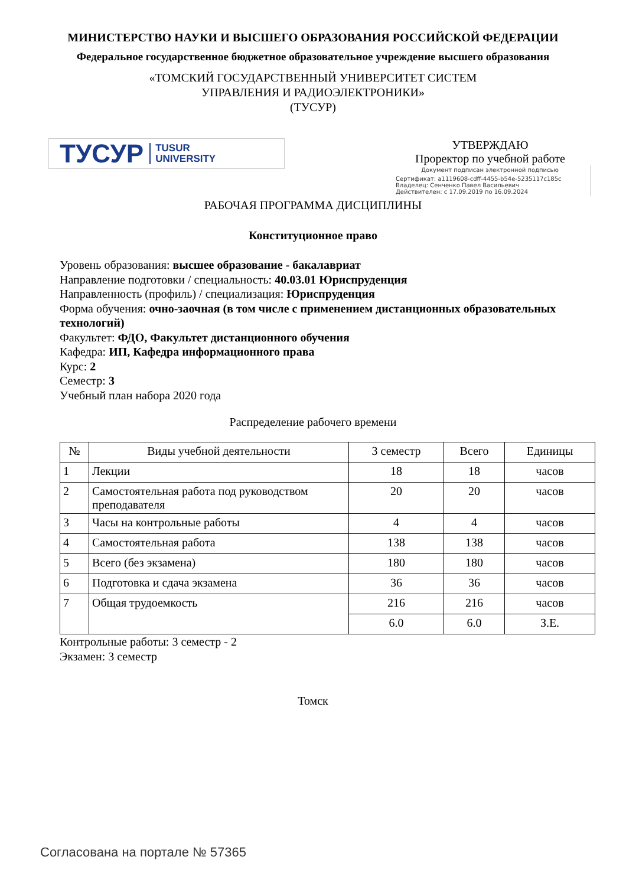МИНИСТЕРСТВО НАУКИ И ВЫСШЕГО ОБРАЗОВАНИЯ РОССИЙСКОЙ ФЕДЕРАЦИИ
Федеральное государственное бюджетное образовательное учреждение высшего образования
«ТОМСКИЙ ГОСУДАРСТВЕННЫЙ УНИВЕРСИТЕТ СИСТЕМ
УПРАВЛЕНИЯ И РАДИОЭЛЕКТРОНИКИ»
(ТУСУР)
ТУСУР TUSUR
UNIVERSITY
УТВЕРЖДАЮ
Проректор по учебной работе
Документ подписан электронной подписью
Сертификат: a1119608-cdff-4455-b54e-5235117c185c
Владелец: Сенченко Павел Васильевич
Действителен: с 17.09.2019 по 16.09.2024
РАБОЧАЯ ПРОГРАММА ДИСЦИПЛИНЫ
Конституционное право
Уровень образования: высшее образование - бакалавриат
Направление подготовки / специальность: 40.03.01 Юриспруденция
Направленность (профиль) / специализация: Юриспруденция
Форма обучения: очно-заочная (в том числе с применением дистанционных образовательных технологий)
Факультет: ФДО, Факультет дистанционного обучения
Кафедра: ИП, Кафедра информационного права
Курс: 2
Семестр: 3
Учебный план набора 2020 года
Распределение рабочего времени
| № | Виды учебной деятельности | 3 семестр | Всего | Единицы |
| --- | --- | --- | --- | --- |
| 1 | Лекции | 18 | 18 | часов |
| 2 | Самостоятельная работа под руководством преподавателя | 20 | 20 | часов |
| 3 | Часы на контрольные работы | 4 | 4 | часов |
| 4 | Самостоятельная работа | 138 | 138 | часов |
| 5 | Всего (без экзамена) | 180 | 180 | часов |
| 6 | Подготовка и сдача экзамена | 36 | 36 | часов |
| 7 | Общая трудоемкость | 216 | 216 | часов |
| | | 6.0 | 6.0 | З.Е. |
Контрольные работы: 3 семестр - 2
Экзамен: 3 семестр
Томск
Согласована на портале № 57365